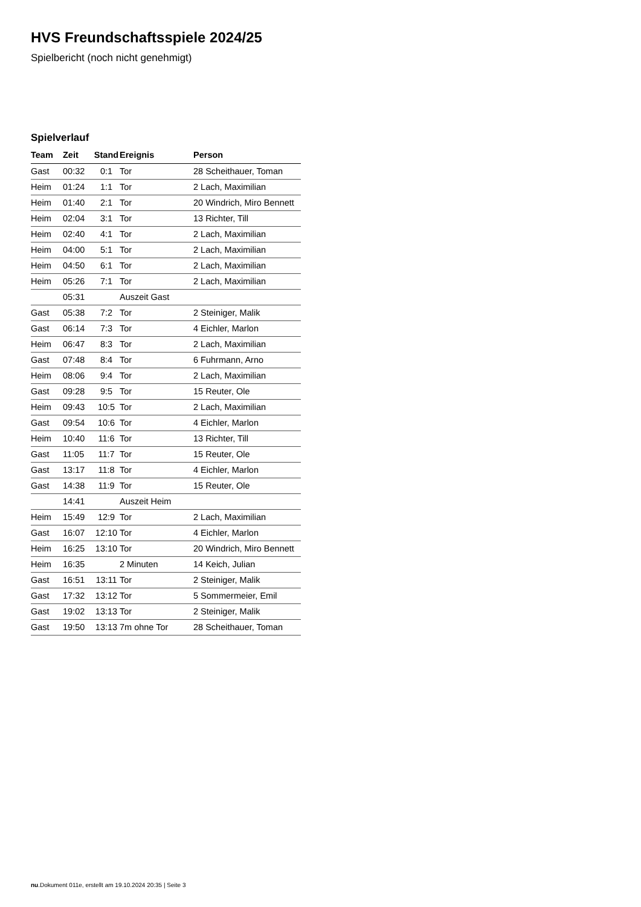HVS Freundschaftsspiele 2024/25
Spielbericht (noch nicht genehmigt)
Spielverlauf
| Team | Zeit | Stand | Ereignis | Person |
| --- | --- | --- | --- | --- |
| Gast | 00:32 | 0:1 | Tor | 28 Scheithauer, Toman |
| Heim | 01:24 | 1:1 | Tor | 2 Lach, Maximilian |
| Heim | 01:40 | 2:1 | Tor | 20 Windrich, Miro Bennett |
| Heim | 02:04 | 3:1 | Tor | 13 Richter, Till |
| Heim | 02:40 | 4:1 | Tor | 2 Lach, Maximilian |
| Heim | 04:00 | 5:1 | Tor | 2 Lach, Maximilian |
| Heim | 04:50 | 6:1 | Tor | 2 Lach, Maximilian |
| Heim | 05:26 | 7:1 | Tor | 2 Lach, Maximilian |
| | 05:31 | | Auszeit Gast | |
| Gast | 05:38 | 7:2 | Tor | 2 Steiniger, Malik |
| Gast | 06:14 | 7:3 | Tor | 4 Eichler, Marlon |
| Heim | 06:47 | 8:3 | Tor | 2 Lach, Maximilian |
| Gast | 07:48 | 8:4 | Tor | 6 Fuhrmann, Arno |
| Heim | 08:06 | 9:4 | Tor | 2 Lach, Maximilian |
| Gast | 09:28 | 9:5 | Tor | 15 Reuter, Ole |
| Heim | 09:43 | 10:5 | Tor | 2 Lach, Maximilian |
| Gast | 09:54 | 10:6 | Tor | 4 Eichler, Marlon |
| Heim | 10:40 | 11:6 | Tor | 13 Richter, Till |
| Gast | 11:05 | 11:7 | Tor | 15 Reuter, Ole |
| Gast | 13:17 | 11:8 | Tor | 4 Eichler, Marlon |
| Gast | 14:38 | 11:9 | Tor | 15 Reuter, Ole |
| | 14:41 | | Auszeit Heim | |
| Heim | 15:49 | 12:9 | Tor | 2 Lach, Maximilian |
| Gast | 16:07 | 12:10 | Tor | 4 Eichler, Marlon |
| Heim | 16:25 | 13:10 | Tor | 20 Windrich, Miro Bennett |
| Heim | 16:35 | | 2 Minuten | 14 Keich, Julian |
| Gast | 16:51 | 13:11 | Tor | 2 Steiniger, Malik |
| Gast | 17:32 | 13:12 | Tor | 5 Sommermeier, Emil |
| Gast | 19:02 | 13:13 | Tor | 2 Steiniger, Malik |
| Gast | 19:50 | 13:13 | 7m ohne Tor | 28 Scheithauer, Toman |
nu.Dokument 011e, erstellt am 19.10.2024 20:35 | Seite 3